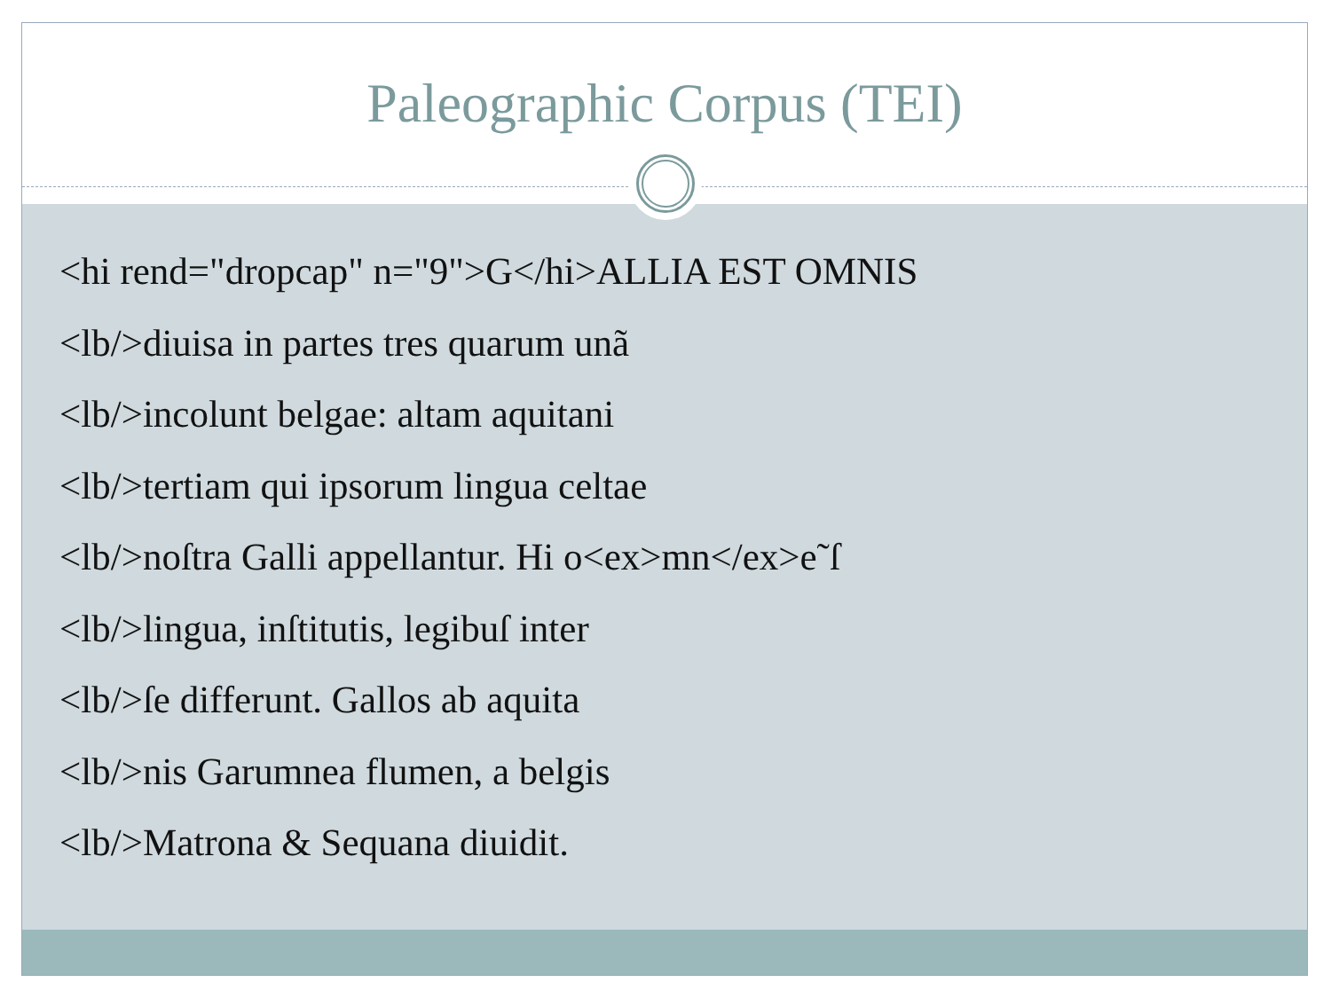Paleographic Corpus (TEI)
<hi rend="dropcap" n="9">G</hi>ALLIA EST OMNIS
<lb/>diuisa in partes tres quarum unã
<lb/>incolunt belgae: altam aquitani
<lb/>tertiam qui ipsorum lingua celtae
<lb/>noſtra Galli appellantur. Hi o<ex>mn</ex>e˜ſ
<lb/>lingua, inſtitutis, legibuſ inter
<lb/>ſe differunt. Gallos ab aquita
<lb/>nis Garumnea flumen, a belgis
<lb/>Matrona & Sequana diuidit.